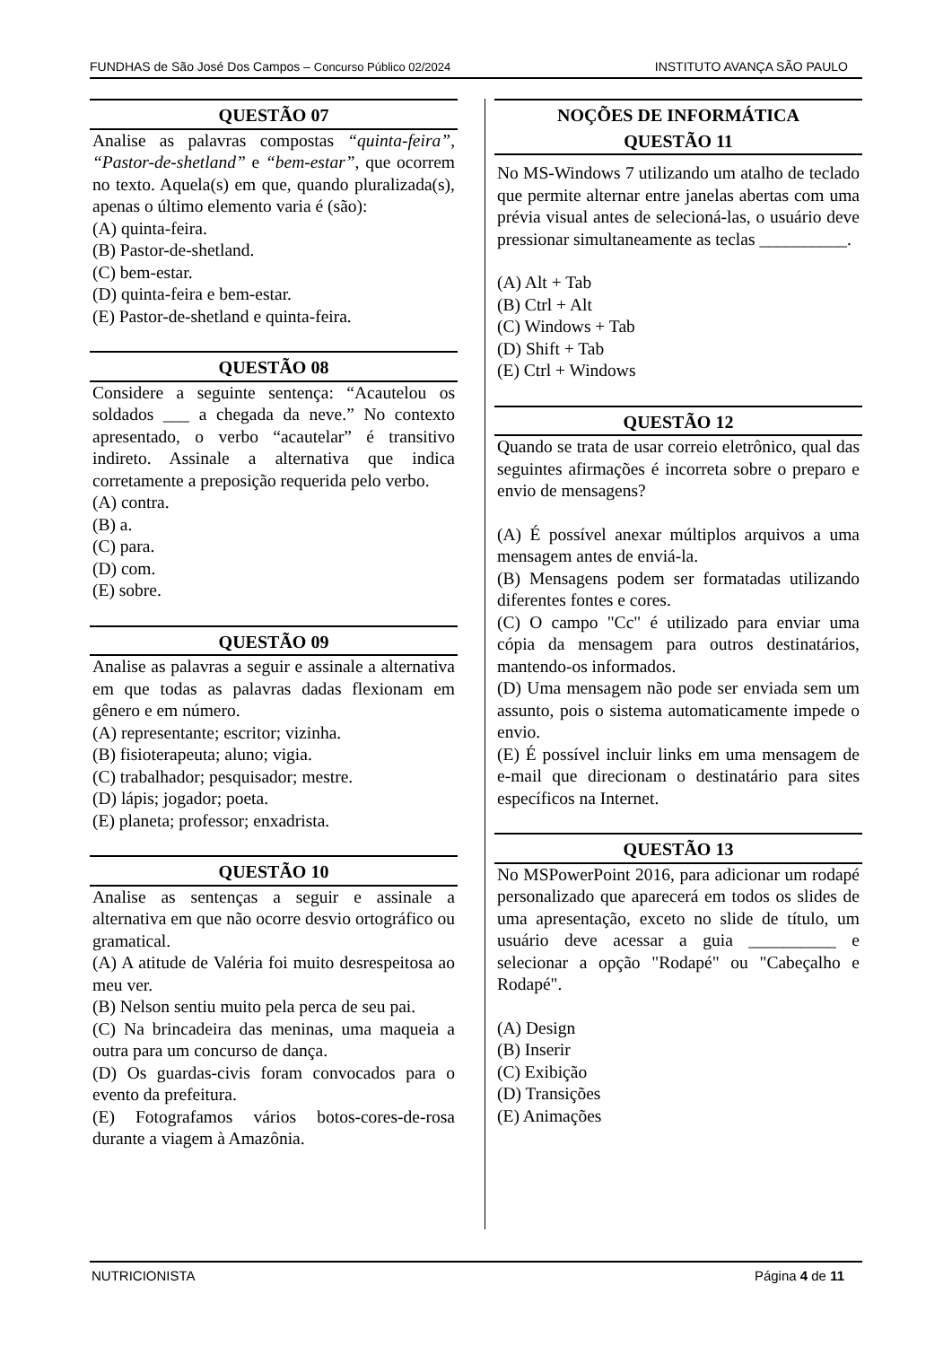FUNDHAS de São José Dos Campos – Concurso Público 02/2024 INSTITUTO AVANÇA SÃO PAULO
QUESTÃO 07
Analise as palavras compostas “quinta-feira”, “Pastor-de-shetland” e “bem-estar”, que ocorrem no texto. Aquela(s) em que, quando pluralizada(s), apenas o último elemento varia é (são):
(A) quinta-feira.
(B) Pastor-de-shetland.
(C) bem-estar.
(D) quinta-feira e bem-estar.
(E) Pastor-de-shetland e quinta-feira.
QUESTÃO 08
Considere a seguinte sentença: “Acautelou os soldados ___ a chegada da neve.” No contexto apresentado, o verbo “acautelar” é transitivo indireto. Assinale a alternativa que indica corretamente a preposição requerida pelo verbo.
(A) contra.
(B) a.
(C) para.
(D) com.
(E) sobre.
QUESTÃO 09
Analise as palavras a seguir e assinale a alternativa em que todas as palavras dadas flexionam em gênero e em número.
(A) representante; escritor; vizinha.
(B) fisioterapeuta; aluno; vigia.
(C) trabalhador; pesquisador; mestre.
(D) lápis; jogador; poeta.
(E) planeta; professor; enxadrista.
QUESTÃO 10
Analise as sentenças a seguir e assinale a alternativa em que não ocorre desvio ortográfico ou gramatical.
(A) A atitude de Valéria foi muito desrespeitosa ao meu ver.
(B) Nelson sentiu muito pela perca de seu pai.
(C) Na brincadeira das meninas, uma maqueia a outra para um concurso de dança.
(D) Os guardas-civis foram convocados para o evento da prefeitura.
(E) Fotografamos vários botos-cores-de-rosa durante a viagem à Amazônia.
NOÇÕES DE INFORMÁTICA
QUESTÃO 11
No MS-Windows 7 utilizando um atalho de teclado que permite alternar entre janelas abertas com uma prévia visual antes de selecioná-las, o usuário deve pressionar simultaneamente as teclas __________.
(A) Alt + Tab
(B) Ctrl + Alt
(C) Windows + Tab
(D) Shift + Tab
(E) Ctrl + Windows
QUESTÃO 12
Quando se trata de usar correio eletrônico, qual das seguintes afirmações é incorreta sobre o preparo e envio de mensagens?
(A) É possível anexar múltiplos arquivos a uma mensagem antes de enviá-la.
(B) Mensagens podem ser formatadas utilizando diferentes fontes e cores.
(C) O campo "Cc" é utilizado para enviar uma cópia da mensagem para outros destinatários, mantendo-os informados.
(D) Uma mensagem não pode ser enviada sem um assunto, pois o sistema automaticamente impede o envio.
(E) É possível incluir links em uma mensagem de e-mail que direcionam o destinatário para sites específicos na Internet.
QUESTÃO 13
No MSPowerPoint 2016, para adicionar um rodapé personalizado que aparecerá em todos os slides de uma apresentação, exceto no slide de título, um usuário deve acessar a guia __________ e selecionar a opção "Rodapé" ou "Cabeçalho e Rodapé".
(A) Design
(B) Inserir
(C) Exibição
(D) Transições
(E) Animações
NUTRICIONISTA Página 4 de 11